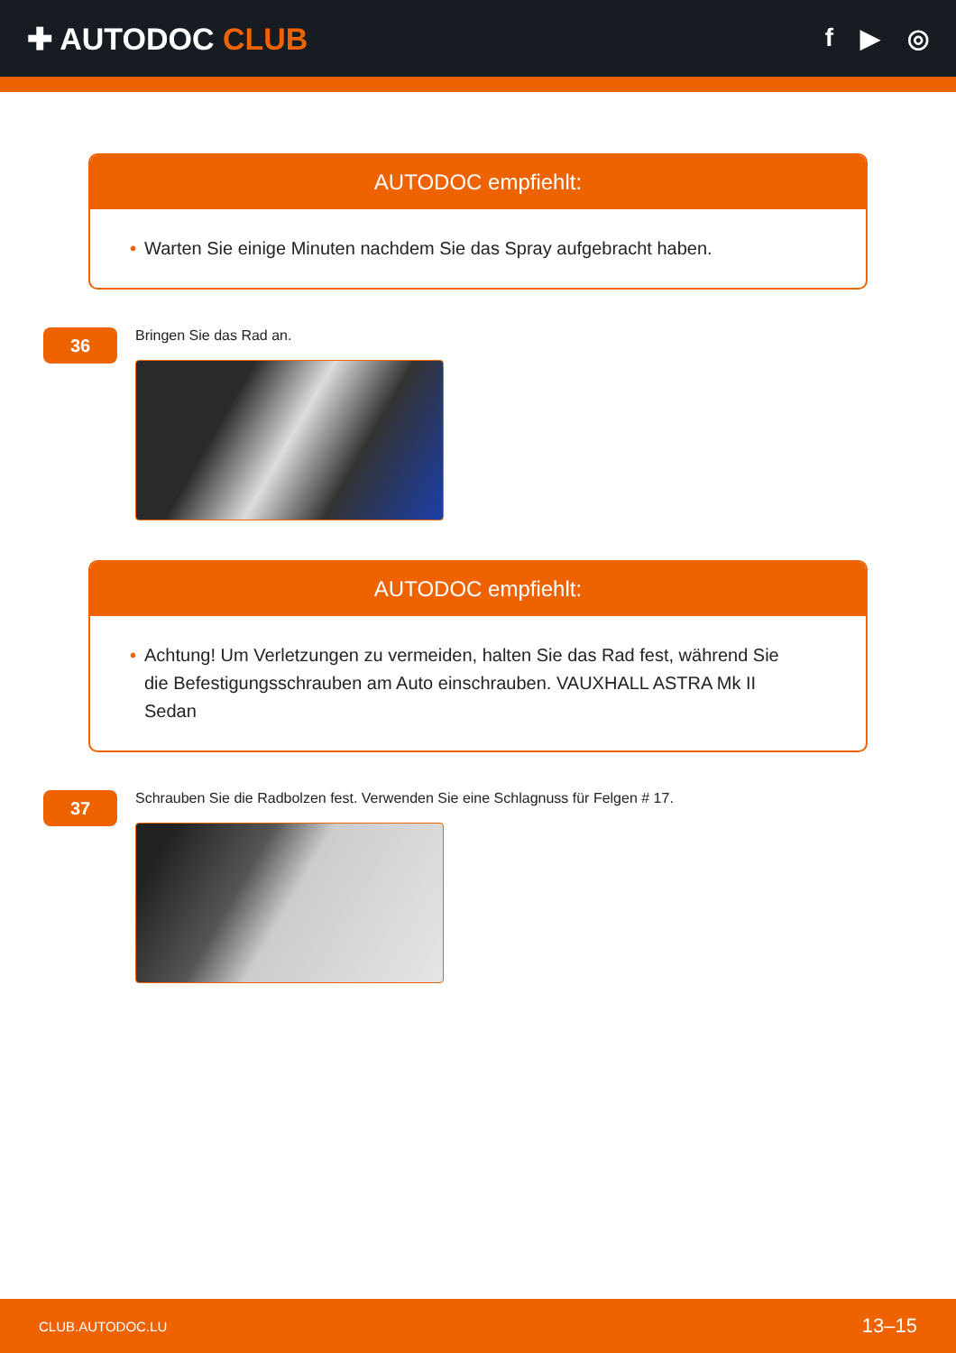✚ AUTODOC CLUB
f ▶ ◎
AUTODOC empfiehlt:
• Warten Sie einige Minuten nachdem Sie das Spray aufgebracht haben.
36
Bringen Sie das Rad an.
AUTODOC empfiehlt:
• Achtung! Um Verletzungen zu vermeiden, halten Sie das Rad fest, während Sie die Befestigungsschrauben am Auto einschrauben. VAUXHALL ASTRA Mk II Sedan
37
Schrauben Sie die Radbolzen fest. Verwenden Sie eine Schlagnuss für Felgen # 17.
CLUB.AUTODOC.LU 13–15